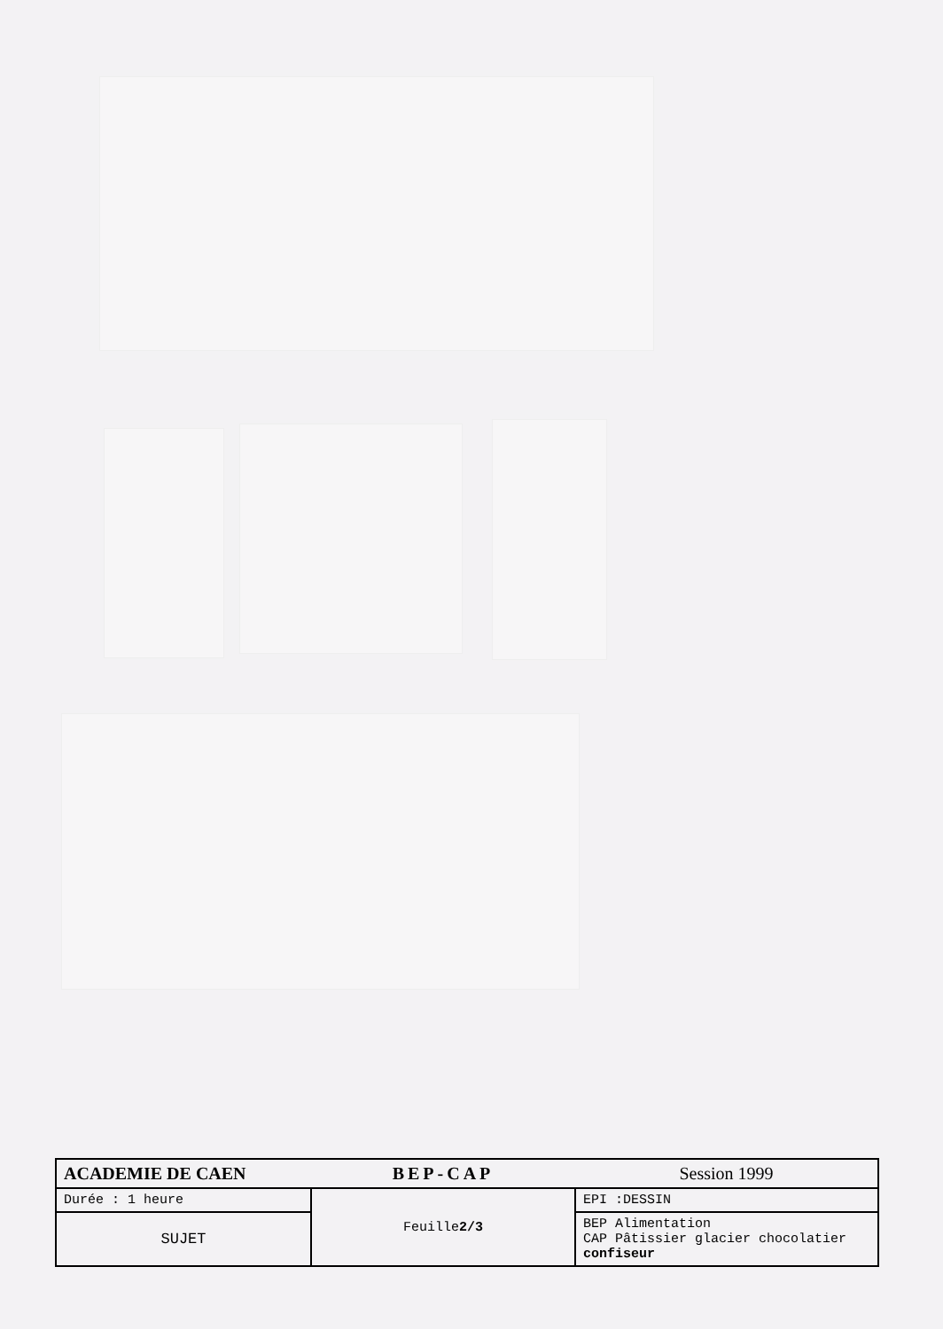| ACADEMIE DE CAEN | BEP-CAP | Session 1999 |
| Durée : 1 heure | Feuille 2/3 | EPI :DESSIN |
| SUJET | | BEP Alimentation CAP Pâtissier glacier chocolatier confiseur |